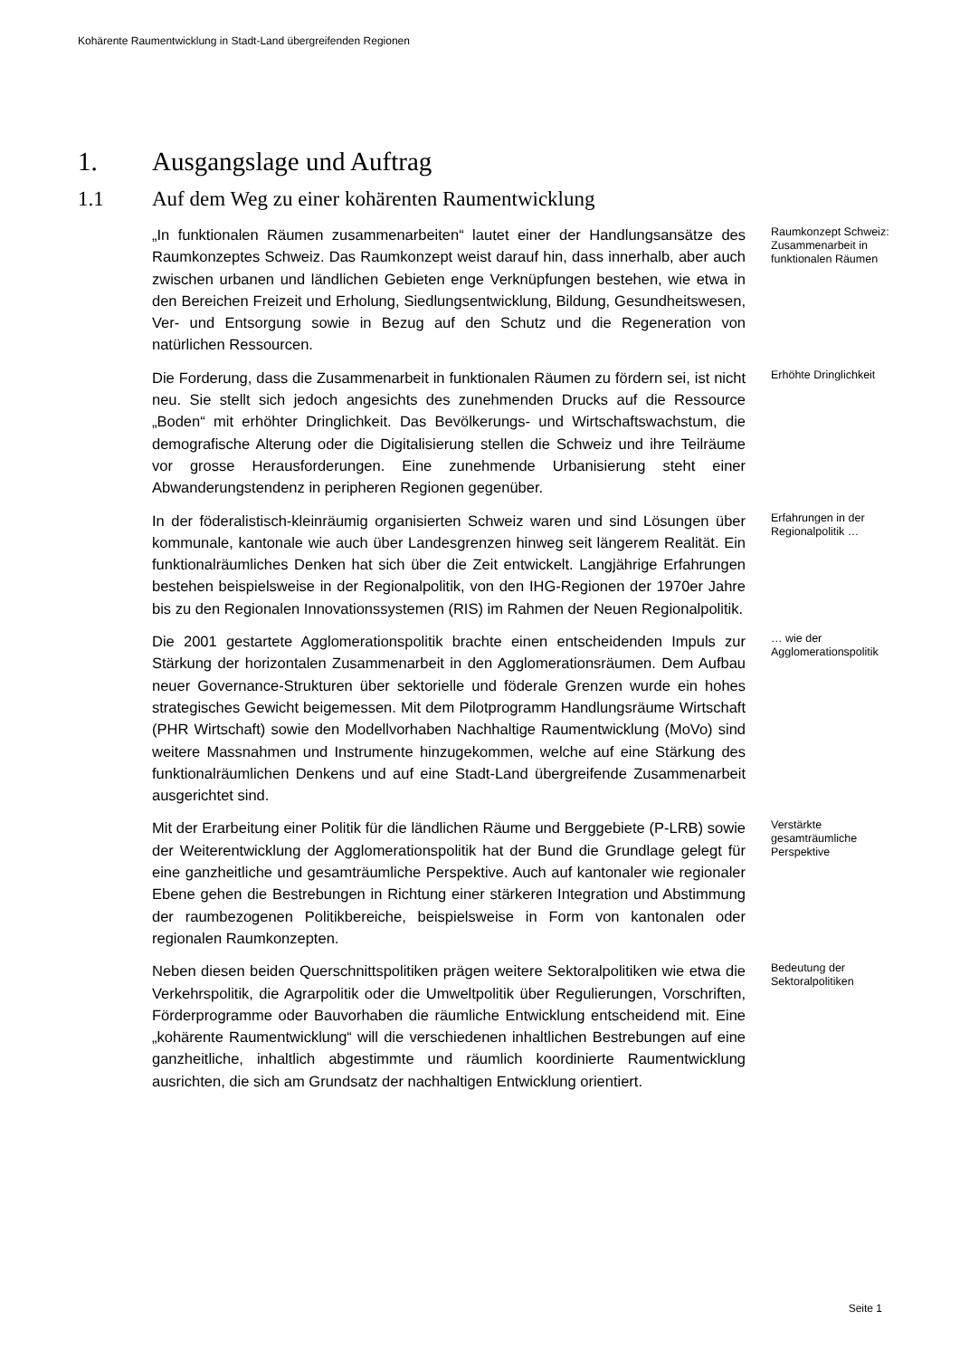Kohärente Raumentwicklung in Stadt-Land übergreifenden Regionen
1. Ausgangslage und Auftrag
1.1 Auf dem Weg zu einer kohärenten Raumentwicklung
„In funktionalen Räumen zusammenarbeiten“ lautet einer der Handlungsansätze des Raumkonzeptes Schweiz. Das Raumkonzept weist darauf hin, dass innerhalb, aber auch zwischen urbanen und ländlichen Gebieten enge Verknüpfungen bestehen, wie etwa in den Bereichen Freizeit und Erholung, Siedlungsentwicklung, Bildung, Gesundheitswesen, Ver- und Entsorgung sowie in Bezug auf den Schutz und die Regeneration von natürlichen Ressourcen.
Raumkonzept Schweiz: Zusammenarbeit in funktionalen Räumen
Die Forderung, dass die Zusammenarbeit in funktionalen Räumen zu fördern sei, ist nicht neu. Sie stellt sich jedoch angesichts des zunehmenden Drucks auf die Ressource „Boden“ mit erhöhter Dringlichkeit. Das Bevölkerungs- und Wirtschaftswachstum, die demografische Alterung oder die Digitalisierung stellen die Schweiz und ihre Teilräume vor grosse Herausforderungen. Eine zunehmende Urbanisierung steht einer Abwanderungstendenz in peripheren Regionen gegenüber.
Erhöhte Dringlichkeit
In der föderalistisch-kleinräumig organisierten Schweiz waren und sind Lösungen über kommunale, kantonale wie auch über Landesgrenzen hinweg seit längerem Realität. Ein funktionalräumliches Denken hat sich über die Zeit entwickelt. Langjährige Erfahrungen bestehen beispielsweise in der Regionalpolitik, von den IHG-Regionen der 1970er Jahre bis zu den Regionalen Innovationssystemen (RIS) im Rahmen der Neuen Regionalpolitik.
Erfahrungen in der Regionalpolitik …
Die 2001 gestartete Agglomerationspolitik brachte einen entscheidenden Impuls zur Stärkung der horizontalen Zusammenarbeit in den Agglomerationsräumen. Dem Aufbau neuer Governance-Strukturen über sektorielle und föderale Grenzen wurde ein hohes strategisches Gewicht beigemessen. Mit dem Pilotprogramm Handlungsräume Wirtschaft (PHR Wirtschaft) sowie den Modellvorhaben Nachhaltige Raumentwicklung (MoVo) sind weitere Massnahmen und Instrumente hinzugekommen, welche auf eine Stärkung des funktionalräumlichen Denkens und auf eine Stadt-Land übergreifende Zusammenarbeit ausgerichtet sind.
… wie der Agglomerationspolitik
Mit der Erarbeitung einer Politik für die ländlichen Räume und Berggebiete (P-LRB) sowie der Weiterentwicklung der Agglomerationspolitik hat der Bund die Grundlage gelegt für eine ganzheitliche und gesamträumliche Perspektive. Auch auf kantonaler wie regionaler Ebene gehen die Bestrebungen in Richtung einer stärkeren Integration und Abstimmung der raumbezogenen Politikbereiche, beispielsweise in Form von kantonalen oder regionalen Raumkonzepten.
Verstärkte gesamträumliche Perspektive
Neben diesen beiden Querschnittspolitiken prägen weitere Sektoralpolitiken wie etwa die Verkehrspolitik, die Agrarpolitik oder die Umweltpolitik über Regulierungen, Vorschriften, Förderprogramme oder Bauvorhaben die räumliche Entwicklung entscheidend mit. Eine „kohärente Raumentwicklung“ will die verschiedenen inhaltlichen Bestrebungen auf eine ganzheitliche, inhaltlich abgestimmte und räumlich koordinierte Raumentwicklung ausrichten, die sich am Grundsatz der nachhaltigen Entwicklung orientiert.
Bedeutung der Sektoralpolitiken
Seite 1